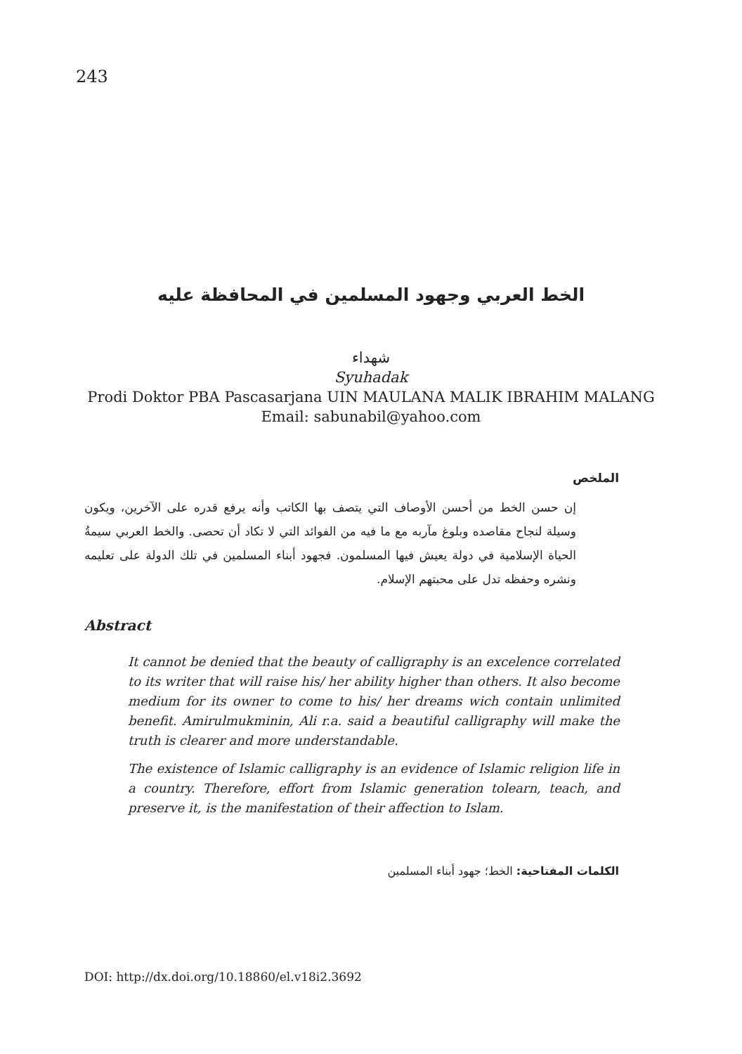243
الخط العربي وجهود المسلمين في المحافظة عليه
شهداء
Syuhadak
Prodi Doktor PBA Pascasarjana UIN MAULANA MALIK IBRAHIM MALANG
Email: sabunabil@yahoo.com
الملخص
إن حسن الخط من أحسن الأوصاف التي يتصف بها الكاتب وأنه يرفع قدره على الآخرين، ويكون وسيلة لنجاح مقاصده وبلوغ مآربه مع ما فيه من الفوائد التي لا تكاد أن تحصى. والخط العربي سيمةُ الحياة الإسلامية في دولة يعيش فيها المسلمون. فجهود أبناء المسلمين في تلك الدولة على تعليمه ونشره وحفظه تدل على محبتهم الإسلام.
Abstract
It cannot be denied that the beauty of calligraphy is an excelence correlated to its writer that will raise his/ her ability higher than others. It also become medium for its owner to come to his/ her dreams wich contain unlimited benefit. Amirulmukminin, Ali r.a. said a beautiful calligraphy will make the truth is clearer and more understandable.
The existence of Islamic calligraphy is an evidence of Islamic religion life in a country. Therefore, effort from Islamic generation tolearn, teach, and preserve it, is the manifestation of their affection to Islam.
الكلمات المفتاحية: الخط؛ جهود أبناء المسلمين
DOI: http://dx.doi.org/10.18860/el.v18i2.3692